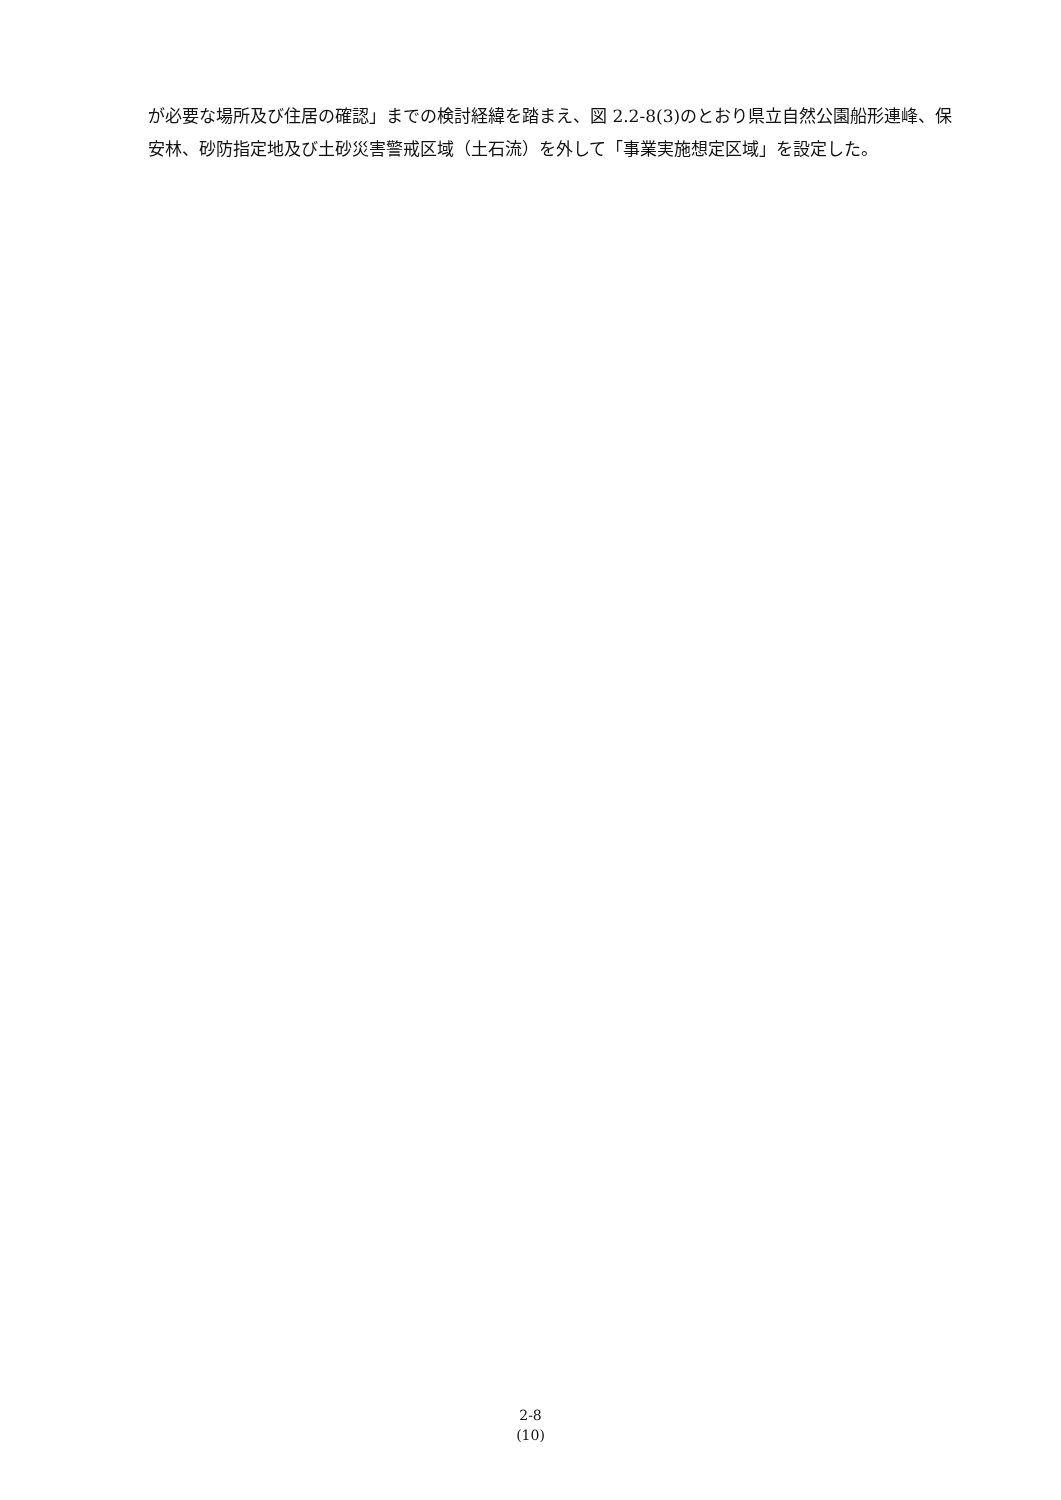が必要な場所及び住居の確認」までの検討経緯を踏まえ、図 2.2-8(3)のとおり県立自然公園船形連峰、保安林、砂防指定地及び土砂災害警戒区域（土石流）を外して「事業実施想定区域」を設定した。
2-8
(10)